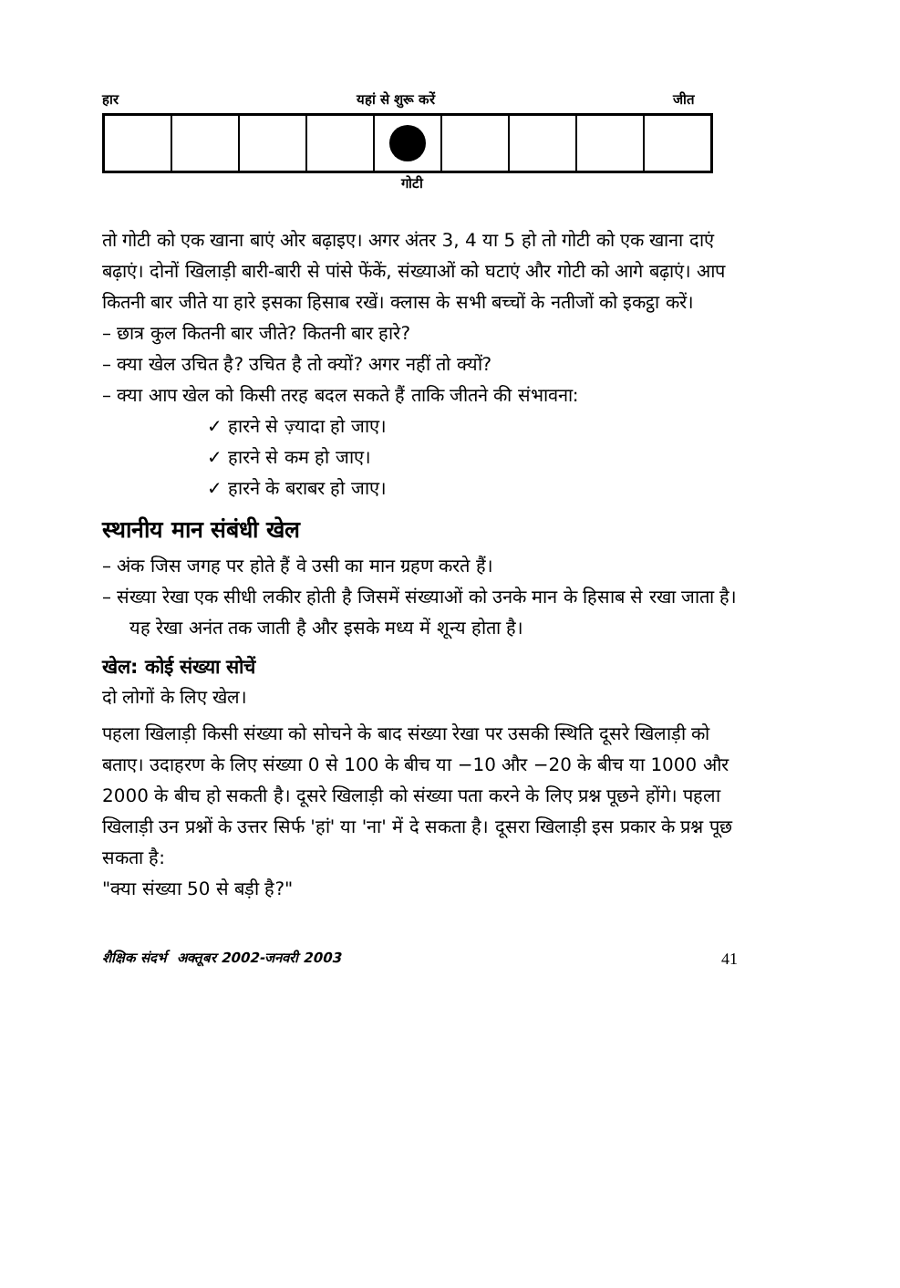हार यहां से शुरू करें जीत
गोटी
तो गोटी को एक खाना बाएं ओर बढ़ाइए। अगर अंतर 3, 4 या 5 हो तो गोटी को एक खाना दाएं बढ़ाएं। दोनों खिलाड़ी बारी-बारी से पांसे फेंकें, संख्याओं को घटाएं और गोटी को आगे बढ़ाएं। आप कितनी बार जीते या हारे इसका हिसाब रखें। क्लास के सभी बच्चों के नतीजों को इकट्ठा करें।
– छात्र कुल कितनी बार जीते? कितनी बार हारे?
– क्या खेल उचित है? उचित है तो क्यों? अगर नहीं तो क्यों?
– क्या आप खेल को किसी तरह बदल सकते हैं ताकि जीतने की संभावना:
✓ हारने से ज़्यादा हो जाए।
✓ हारने से कम हो जाए।
✓ हारने के बराबर हो जाए।
स्थानीय मान संबंधी खेल
– अंक जिस जगह पर होते हैं वे उसी का मान ग्रहण करते हैं।
– संख्या रेखा एक सीधी लकीर होती है जिसमें संख्याओं को उनके मान के हिसाब से रखा जाता है। यह रेखा अनंत तक जाती है और इसके मध्य में शून्य होता है।
खेल: कोई संख्या सोचें
दो लोगों के लिए खेल।
पहला खिलाड़ी किसी संख्या को सोचने के बाद संख्या रेखा पर उसकी स्थिति दूसरे खिलाड़ी को बताए। उदाहरण के लिए संख्या 0 से 100 के बीच या −10 और −20 के बीच या 1000 और 2000 के बीच हो सकती है। दूसरे खिलाड़ी को संख्या पता करने के लिए प्रश्न पूछने होंगे। पहला खिलाड़ी उन प्रश्नों के उत्तर सिर्फ 'हां' या 'ना' में दे सकता है। दूसरा खिलाड़ी इस प्रकार के प्रश्न पूछ सकता है:
"क्या संख्या 50 से बड़ी है?"
शैक्षिक संदर्भ अक्तूबर 2002-जनवरी 2003 41